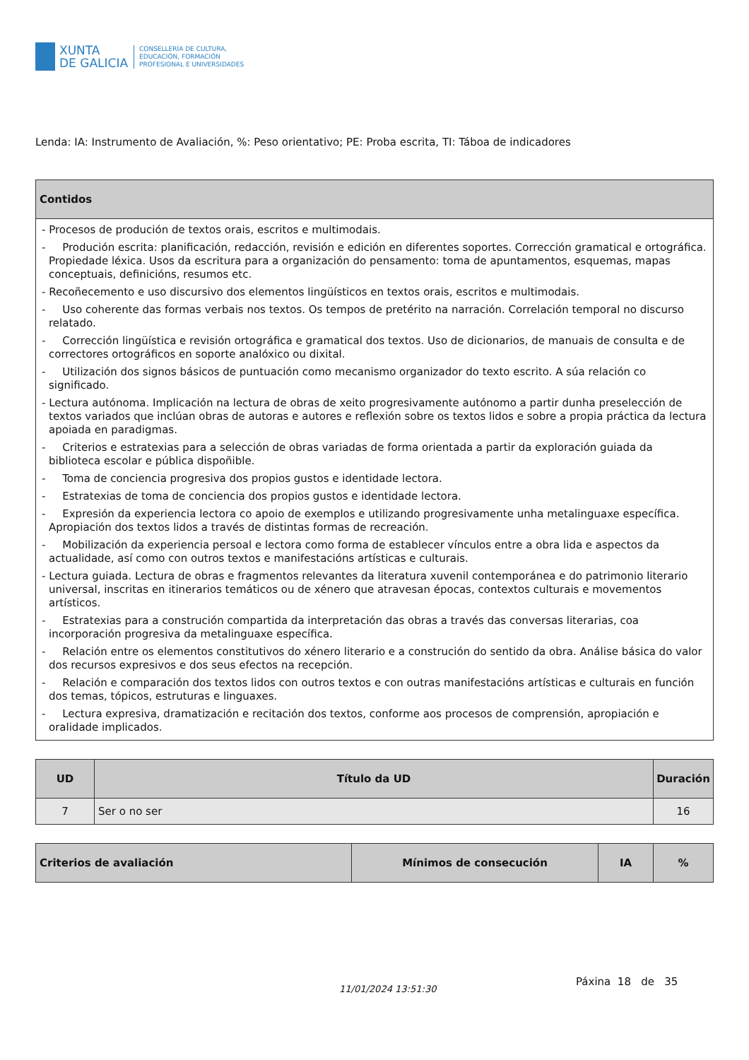XUNTA
DE GALICIA
CONSELLERÍA DE CULTURA,
EDUCACIÓN, FORMACIÓN
PROFESIONAL E UNIVERSIDADES
Lenda: IA: Instrumento de Avaliación, %: Peso orientativo; PE: Proba escrita, TI: Táboa de indicadores
| Contidos |
| --- |
| - Procesos de produción de textos orais, escritos e multimodais. - Produción escrita: planificación, redacción, revisión e edición en diferentes soportes. Corrección gramatical e ortográfica. Propiedade léxica. Usos da escritura para a organización do pensamento: toma de apuntamentos, esquemas, mapas conceptuais, definicións, resumos etc. - Recoñecemento e uso discursivo dos elementos lingüísticos en textos orais, escritos e multimodais. - Uso coherente das formas verbais nos textos. Os tempos de pretérito na narración. Correlación temporal no discurso relatado. - Corrección lingüística e revisión ortográfica e gramatical dos textos. Uso de dicionarios, de manuais de consulta e de correctores ortográficos en soporte analóxico ou dixital. - Utilización dos signos básicos de puntuación como mecanismo organizador do texto escrito. A súa relación co significado. - Lectura autónoma. Implicación na lectura de obras de xeito progresivamente autónomo a partir dunha preselección de textos variados que inclúan obras de autoras e autores e reflexión sobre os textos lidos e sobre a propia práctica da lectura apoiada en paradigmas. - Criterios e estratexias para a selección de obras variadas de forma orientada a partir da exploración guiada da biblioteca escolar e pública dispoñible. - Toma de conciencia progresiva dos propios gustos e identidade lectora. - Estratexias de toma de conciencia dos propios gustos e identidade lectora. - Expresión da experiencia lectora co apoio de exemplos e utilizando progresivamente unha metalinguaxe específica. Apropiación dos textos lidos a través de distintas formas de recreación. - Mobilización da experiencia persoal e lectora como forma de establecer vínculos entre a obra lida e aspectos da actualidade, así como con outros textos e manifestacións artísticas e culturais. - Lectura guiada. Lectura de obras e fragmentos relevantes da literatura xuvenil contemporánea e do patrimonio literario universal, inscritas en itinerarios temáticos ou de xénero que atravesan épocas, contextos culturais e movementos artísticos. - Estratexias para a construción compartida da interpretación das obras a través das conversas literarias, coa incorporación progresiva da metalinguaxe específica. - Relación entre os elementos constitutivos do xénero literario e a construción do sentido da obra. Análise básica do valor dos recursos expresivos e dos seus efectos na recepción. - Relación e comparación dos textos lidos con outros textos e con outras manifestacións artísticas e culturais en función dos temas, tópicos, estruturas e linguaxes. - Lectura expresiva, dramatización e recitación dos textos, conforme aos procesos de comprensión, apropiación e oralidade implicados. |
| UD | Título da UD | Duración |
| --- | --- | --- |
| 7 | Ser o no ser | 16 |
| Criterios de avaliación | Mínimos de consecución | IA | % |
| --- | --- | --- | --- |
11/01/2024 13:51:30
Páxina 18 de 35